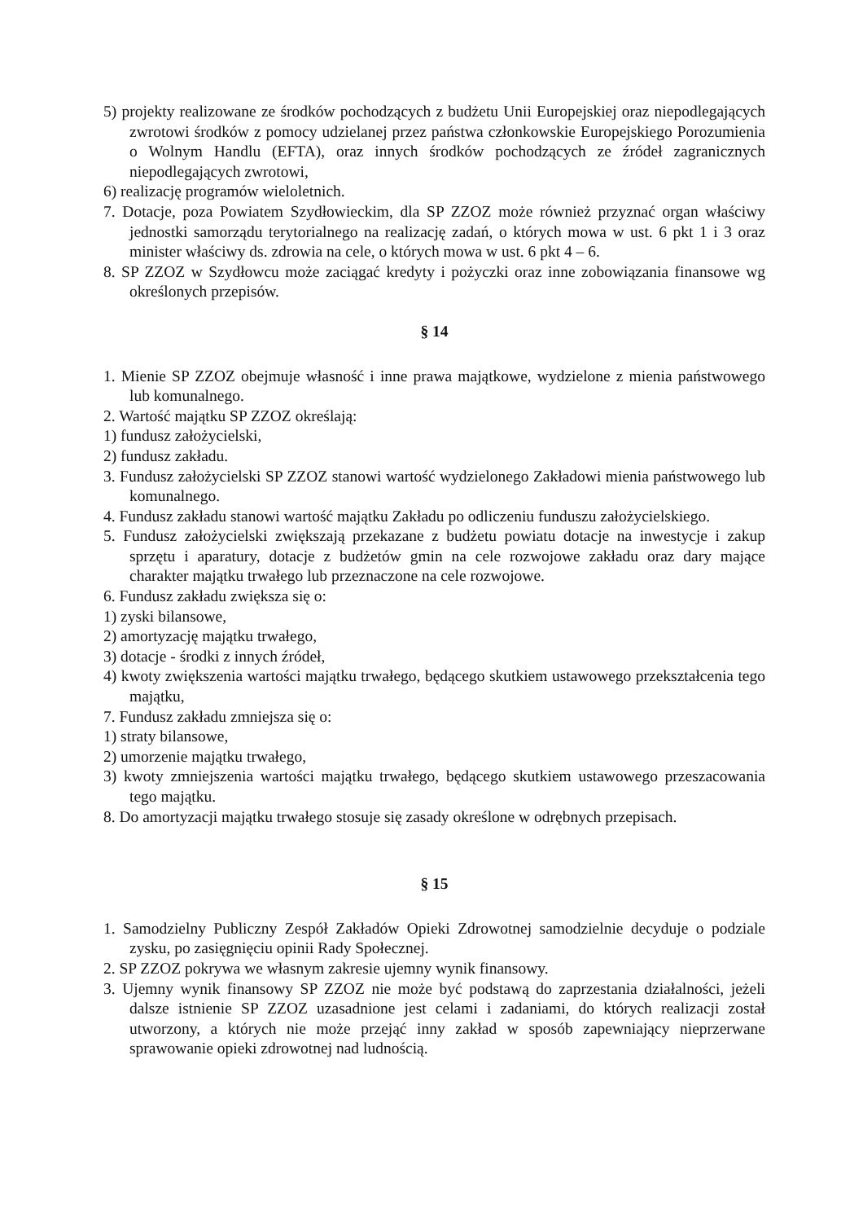5) projekty realizowane ze środków pochodzących z budżetu Unii Europejskiej oraz niepodlegających zwrotowi środków z pomocy udzielanej przez państwa członkowskie Europejskiego Porozumienia o Wolnym Handlu (EFTA), oraz innych środków pochodzących ze źródeł zagranicznych niepodlegających zwrotowi,
6) realizację programów wieloletnich.
7. Dotacje, poza Powiatem Szydłowieckim, dla SP ZZOZ może również przyznać organ właściwy jednostki samorządu terytorialnego na realizację zadań, o których mowa w ust. 6 pkt 1 i 3 oraz minister właściwy ds. zdrowia na cele, o których mowa w ust. 6 pkt 4 – 6.
8. SP ZZOZ w Szydłowcu może zaciągać kredyty i pożyczki oraz inne zobowiązania finansowe wg określonych przepisów.
§ 14
1. Mienie SP ZZOZ obejmuje własność i inne prawa majątkowe, wydzielone z mienia państwowego lub komunalnego.
2. Wartość majątku SP ZZOZ określają:
1) fundusz założycielski,
2) fundusz zakładu.
3. Fundusz założycielski SP ZZOZ stanowi wartość wydzielonego Zakładowi mienia państwowego lub komunalnego.
4. Fundusz zakładu stanowi wartość majątku Zakładu po odliczeniu funduszu założycielskiego.
5. Fundusz założycielski zwiększają przekazane z budżetu powiatu dotacje na inwestycje i zakup sprzętu i aparatury, dotacje z budżetów gmin na cele rozwojowe zakładu oraz dary mające charakter majątku trwałego lub przeznaczone na cele rozwojowe.
6. Fundusz zakładu zwiększa się o:
1) zyski bilansowe,
2) amortyzację majątku trwałego,
3) dotacje - środki z innych źródeł,
4) kwoty zwiększenia wartości majątku trwałego, będącego skutkiem ustawowego przekształcenia tego majątku,
7. Fundusz zakładu zmniejsza się o:
1) straty bilansowe,
2) umorzenie majątku trwałego,
3) kwoty zmniejszenia wartości majątku trwałego, będącego skutkiem ustawowego przeszacowania tego majątku.
8. Do amortyzacji majątku trwałego stosuje się zasady określone w odrębnych przepisach.
§ 15
1. Samodzielny Publiczny Zespół Zakładów Opieki Zdrowotnej samodzielnie decyduje o podziale zysku, po zasięgnięciu opinii Rady Społecznej.
2. SP ZZOZ pokrywa we własnym zakresie ujemny wynik finansowy.
3. Ujemny wynik finansowy SP ZZOZ nie może być podstawą do zaprzestania działalności, jeżeli dalsze istnienie SP ZZOZ uzasadnione jest celami i zadaniami, do których realizacji został utworzony, a których nie może przejąć inny zakład w sposób zapewniający nieprzerwane sprawowanie opieki zdrowotnej nad ludnością.